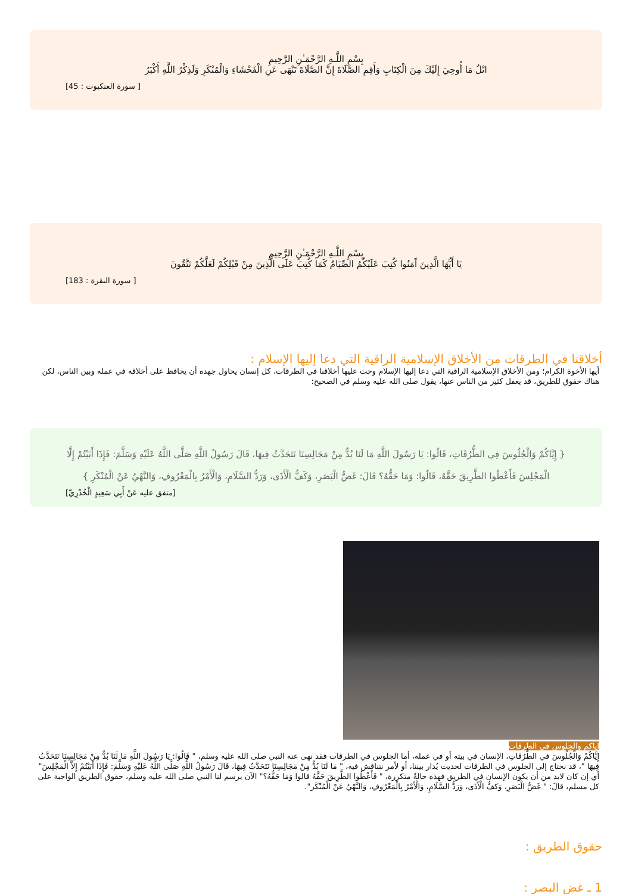بِسْمِ اللَّـهِ الرَّحْمَـٰنِ الرَّحِيمِ
اتْلُ مَا أُوحِيَ إِلَيْكَ مِنَ الْكِتَابِ وَأَقِمِ الصَّلَاةَ إِنَّ الصَّلَاةَ تَنْهَى عَنِ الْفَحْشَاءِ وَالْمُنْكَرِ وَلَذِكْرُ اللَّهِ أَكْبَرُ
[ سورة العنكبوت : 45]
بِسْمِ اللَّـهِ الرَّحْمَـٰنِ الرَّحِيمِ
يَا أَيُّهَا الَّذِينَ آَمَنُوا كُتِبَ عَلَيْكُمُ الصِّيَامُ كَمَا كُتِبَ عَلَى الَّذِينَ مِنْ قَبْلِكُمْ لَعَلَّكُمْ تَتَّقُونَ
[ سورة البقرة : 183]
أخلاقنا في الطرقات من الأخلاق الإسلامية الراقية التي دعا إليها الإسلام :
أيها الأخوة الكرام؛ ومن الأخلاق الإسلامية الراقية التي دعا إليها الإسلام وحث عليها أخلاقنا في الطرقات، كل إنسان يحاول جهده أن يحافظ على أخلاقه في عمله وبين الناس، لكن هناك حقوق للطريق، قد يغفل كثير من الناس عنها، يقول صلى الله عليه وسلم في الصحيح:
{ إِيَّاكُمْ وَالْجُلُوسَ فِي الطُّرُقَاتِ، قَالُوا: يَا رَسُولَ اللَّهِ مَا لَنَا بُدٌّ مِنْ مَجَالِسِنَا نَتَحَدَّثُ فِيهَا، قَالَ رَسُولُ اللَّهِ صَلَّى اللَّهُ عَلَيْهِ وَسَلَّمَ: فَإِذَا أَبَيْتُمْ إِلَّا الْمَجْلِسَ فَأَعْطُوا الطَّرِيقَ حَقَّهُ، قَالُوا: وَمَا حَقُّهُ؟ قَالَ: غَضُّ الْبَصَرِ، وَكَفُّ الْأَذَى، وَرَدُّ السَّلَامِ، وَالْأَمْرُ بِالْمَعْرُوفِ، وَالنَّهْيُ عَنْ الْمُنْكَرِ }
[متفق عليه عَنْ أَبِي سَعِيدٍ الْخُدْرِيِّ]
إياكم والجلوس في الطرقات
إِيَّاكُمْ وَالْجُلُوسَ في الطُّرُقَاتِ، الإنسان في بيته أو في عمله، أما الجلوس في الطرقات فقد نهى عنه النبي صلى الله عليه وسلم، " قَالُوا: يَا رَسُولَ اللَّهِ مَا لَنَا بُدٌّ مِنْ مَجَالِسِنَا نَتَحَدَّثُ فِيهَا "، قد نحتاج إلى الجلوس في الطرقات لحديث يُدار بيننا، أو لأمر نتناقش فيه، " مَا لَنَا بُدٌّ مِنْ مَجَالِسِنَا نَتَحَدَّثُ فِيهَا، قَالَ رَسُولُ اللَّهِ صَلَّى اللَّهُ عَلَيْهِ وَسَلَّمَ: فَإِذَا أَبَيْتُمْ إِلاَّ الْمَجْلِسَ" أي إن كان لابد من أن يكون الإنسان في الطريق فهذه حالةٌ متكررة، " فَأَعْطُوا الطَّرِيقَ حَقَّهُ قالوا وَمَا حَقُّهُ؟" الآن يرسم لنا النبي صلى الله عليه وسلم، حقوق الطريق الواجبة على كل مسلم، قالَ: " غَضُّ الْبَصَرِ، وَكفُّ الْأَذَى، وَرَدُّ السَّلَامِ، وَالْأَمْرُ بِالْمَعْرُوفِ، وَالنَّهْيُ عَنْ الْمُنْكَر".
حقوق الطريق :
1 ـ غض البصر :